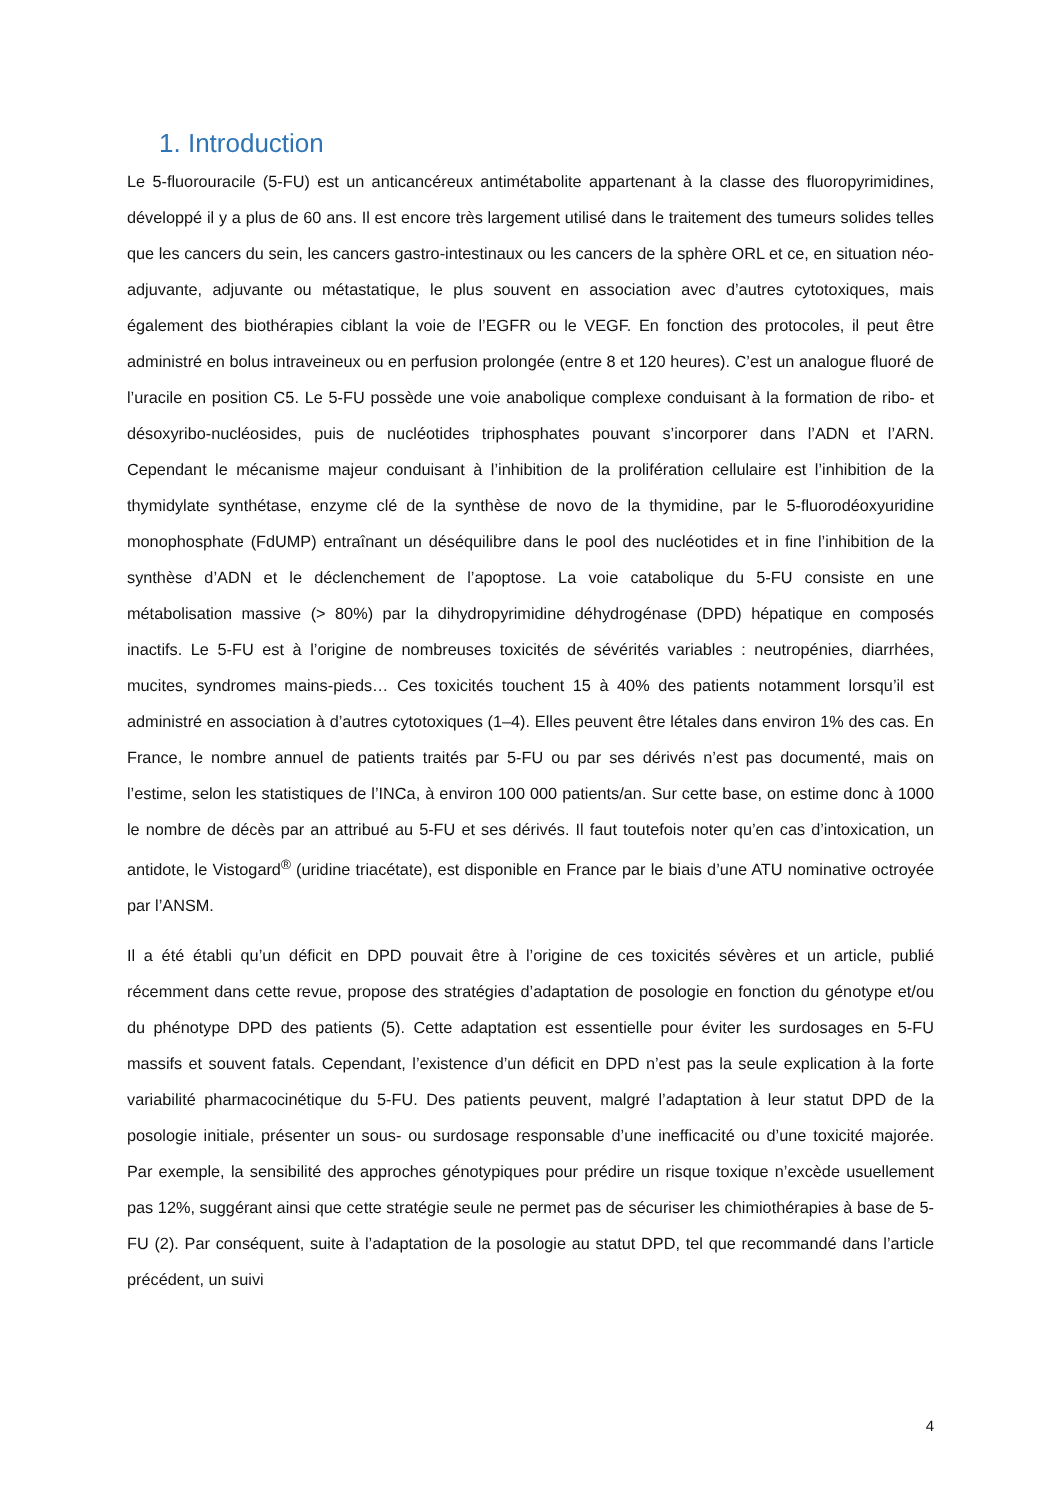1. Introduction
Le 5-fluorouracile (5-FU) est un anticancéreux antimétabolite appartenant à la classe des fluoropyrimidines, développé il y a plus de 60 ans. Il est encore très largement utilisé dans le traitement des tumeurs solides telles que les cancers du sein, les cancers gastro-intestinaux ou les cancers de la sphère ORL et ce, en situation néo-adjuvante, adjuvante ou métastatique, le plus souvent en association avec d’autres cytotoxiques, mais également des biothérapies ciblant la voie de l’EGFR ou le VEGF. En fonction des protocoles, il peut être administré en bolus intraveineux ou en perfusion prolongée (entre 8 et 120 heures). C’est un analogue fluoré de l’uracile en position C5. Le 5-FU possède une voie anabolique complexe conduisant à la formation de ribo- et désoxyribo-nucléosides, puis de nucléotides triphosphates pouvant s’incorporer dans l’ADN et l’ARN. Cependant le mécanisme majeur conduisant à l’inhibition de la prolifération cellulaire est l’inhibition de la thymidylate synthétase, enzyme clé de la synthèse de novo de la thymidine, par le 5-fluorodéoxyuridine monophosphate (FdUMP) entraînant un déséquilibre dans le pool des nucléotides et in fine l’inhibition de la synthèse d’ADN et le déclenchement de l’apoptose. La voie catabolique du 5-FU consiste en une métabolisation massive (> 80%) par la dihydropyrimidine déhydrogénase (DPD) hépatique en composés inactifs. Le 5-FU est à l’origine de nombreuses toxicités de sévérités variables : neutropénies, diarrhées, mucites, syndromes mains-pieds… Ces toxicités touchent 15 à 40% des patients notamment lorsqu’il est administré en association à d’autres cytotoxiques (1–4). Elles peuvent être létales dans environ 1% des cas. En France, le nombre annuel de patients traités par 5-FU ou par ses dérivés n’est pas documenté, mais on l’estime, selon les statistiques de l’INCa, à environ 100 000 patients/an. Sur cette base, on estime donc à 1000 le nombre de décès par an attribué au 5-FU et ses dérivés. Il faut toutefois noter qu’en cas d’intoxication, un antidote, le Vistogard<sup>®</sup> (uridine triacétate), est disponible en France par le biais d’une ATU nominative octroyée par l’ANSM.
Il a été établi qu’un déficit en DPD pouvait être à l’origine de ces toxicités sévères et un article, publié récemment dans cette revue, propose des stratégies d’adaptation de posologie en fonction du génotype et/ou du phénotype DPD des patients (5). Cette adaptation est essentielle pour éviter les surdosages en 5-FU massifs et souvent fatals. Cependant, l’existence d’un déficit en DPD n’est pas la seule explication à la forte variabilité pharmacocinétique du 5-FU. Des patients peuvent, malgré l’adaptation à leur statut DPD de la posologie initiale, présenter un sous- ou surdosage responsable d’une inefficacité ou d’une toxicité majorée. Par exemple, la sensibilité des approches génotypiques pour prédire un risque toxique n’excède usuellement pas 12%, suggérant ainsi que cette stratégie seule ne permet pas de sécuriser les chimiothérapies à base de 5-FU (2). Par conséquent, suite à l’adaptation de la posologie au statut DPD, tel que recommandé dans l’article précédent, un suivi
4